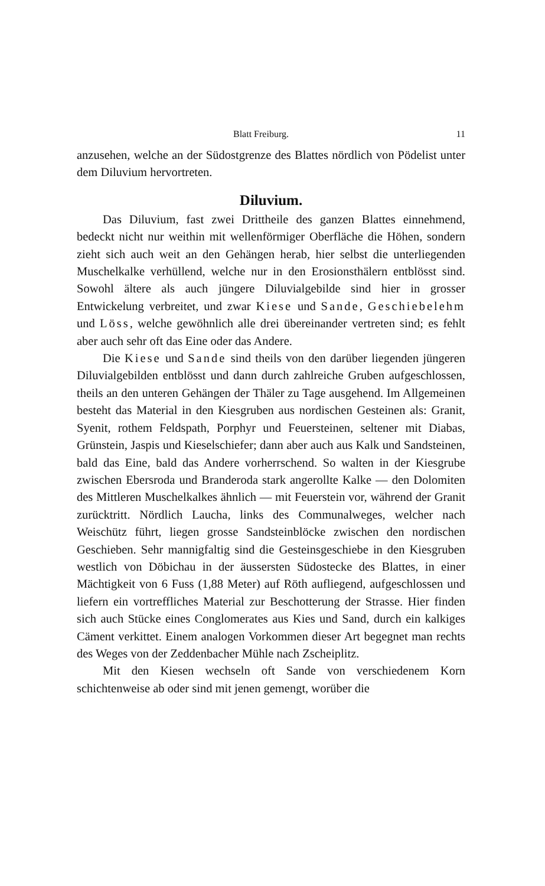Blatt Freiburg. 11
anzusehen, welche an der Südostgrenze des Blattes nördlich von Pödelist unter dem Diluvium hervortreten.
Diluvium.
Das Diluvium, fast zwei Drittheile des ganzen Blattes einnehmend, bedeckt nicht nur weithin mit wellenförmiger Oberfläche die Höhen, sondern zieht sich auch weit an den Gehängen herab, hier selbst die unterliegenden Muschelkalke verhüllend, welche nur in den Erosionsthälern entblösst sind. Sowohl ältere als auch jüngere Diluvialgebilde sind hier in grosser Entwickelung verbreitet, und zwar Kiese und Sande, Geschiebelehm und Löss, welche gewöhnlich alle drei übereinander vertreten sind; es fehlt aber auch sehr oft das Eine oder das Andere.
Die Kiese und Sande sind theils von den darüber liegenden jüngeren Diluvialgebilden entblösst und dann durch zahlreiche Gruben aufgeschlossen, theils an den unteren Gehängen der Thäler zu Tage ausgehend. Im Allgemeinen besteht das Material in den Kiesgruben aus nordischen Gesteinen als: Granit, Syenit, rothem Feldspath, Porphyr und Feuersteinen, seltener mit Diabas, Grünstein, Jaspis und Kieselschiefer; dann aber auch aus Kalk und Sandsteinen, bald das Eine, bald das Andere vorherrschend. So walten in der Kiesgrube zwischen Ebersroda und Branderoda stark angerollte Kalke — den Dolomiten des Mittleren Muschelkalkes ähnlich — mit Feuerstein vor, während der Granit zurücktritt. Nördlich Laucha, links des Communalweges, welcher nach Weischütz führt, liegen grosse Sandsteinblöcke zwischen den nordischen Geschieben. Sehr mannigfaltig sind die Gesteinsgeschiebe in den Kiesgruben westlich von Döbichau in der äussersten Südostecke des Blattes, in einer Mächtigkeit von 6 Fuss (1,88 Meter) auf Röth aufliegend, aufgeschlossen und liefern ein vortreffliches Material zur Beschotterung der Strasse. Hier finden sich auch Stücke eines Conglomerates aus Kies und Sand, durch ein kalkiges Cäment verkittet. Einem analogen Vorkommen dieser Art begegnet man rechts des Weges von der Zeddenbacher Mühle nach Zscheiplitz.
Mit den Kiesen wechseln oft Sande von verschiedenem Korn schichtenweise ab oder sind mit jenen gemengt, worüber die